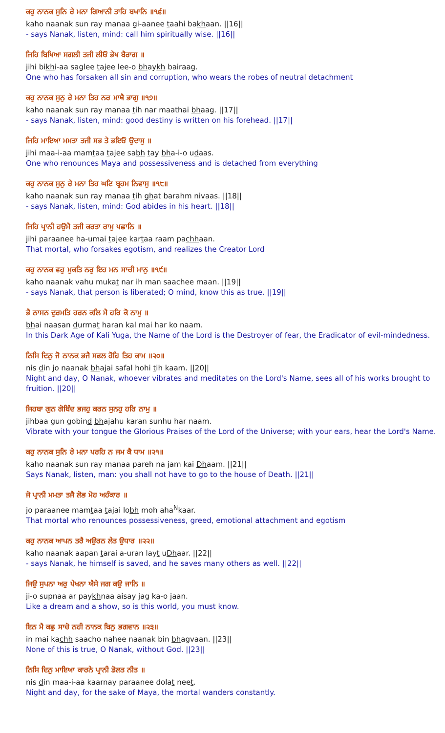ਕਹੁ ਨਾਨਕ ਸੁਨਿ ਰੇ ਮਨਾ ਗਿਆਨੀ ਤਾਹਿ ਬਖਾਨਿ ॥੧੬॥
kaho naanak sun ray manaa gi-aanee taahi bakhaan. ||16||
- says Nanak, listen, mind: call him spiritually wise. ||16||
ਜਿਹਿ ਬਿਖਿਆ ਸਗਲੀ ਤਜੀ ਲੀਓ ਭੇਖ ਬੈਰਾਗ ॥
jihi bikhi-aa saglee tajee lee-o bhaykh bairaag.
One who has forsaken all sin and corruption, who wears the robes of neutral detachment
ਕਹੁ ਨਾਨਕ ਸੁਨੁ ਰੇ ਮਨਾ ਤਿਹ ਨਰ ਮਾਥੈ ਭਾਗੁ ॥੧੭॥
kaho naanak sun ray manaa tih nar maathai bhaag. ||17||
- says Nanak, listen, mind: good destiny is written on his forehead. ||17||
ਜਿਹਿ ਮਾਇਆ ਮਮਤਾ ਤਜੀ ਸਭ ਤੇ ਭਇਓ ਉਦਾਸੁ ॥
jihi maa-i-aa mamtaa tajee sabh tay bha-i-o udaas.
One who renounces Maya and possessiveness and is detached from everything
ਕਹੁ ਨਾਨਕ ਸੁਨੁ ਰੇ ਮਨਾ ਤਿਹ ਘਟਿ ਬ੍ਰਹਮ ਨਿਵਾਸੁ ॥੧੮॥
kaho naanak sun ray manaa tih ghat barahm nivaas. ||18||
- says Nanak, listen, mind: God abides in his heart. ||18||
ਜਿਹਿ ਪ੍ਰਾਨੀ ਹਉਮੈ ਤਜੀ ਕਰਤਾ ਰਾਮੁ ਪਛਾਨਿ ॥
jihi paraanee ha-umai tajee kartaa raam pachhaan.
That mortal, who forsakes egotism, and realizes the Creator Lord
ਕਹੁ ਨਾਨਕ ਵਹੁ ਮੁਕਤਿ ਨਰੁ ਇਹ ਮਨ ਸਾਚੀ ਮਾਨੁ ॥੧੯॥
kaho naanak vahu mukat nar ih man saachee maan. ||19||
- says Nanak, that person is liberated; O mind, know this as true. ||19||
ਭੈ ਨਾਸਨ ਦੁਰਮਤਿ ਹਰਨ ਕਲਿ ਮੈ ਹਰਿ ਕੋ ਨਾਮੁ ॥
bhai naasan durmat haran kal mai har ko naam.
In this Dark Age of Kali Yuga, the Name of the Lord is the Destroyer of fear, the Eradicator of evil-mindedness.
ਨਿਸਿ ਦਿਨੁ ਜੋ ਨਾਨਕ ਭਜੈ ਸਫਲ ਹੋਹਿ ਤਿਹ ਕਾਮ ॥੨੦॥
nis din jo naanak bhajai safal hohi tih kaam. ||20||
Night and day, O Nanak, whoever vibrates and meditates on the Lord's Name, sees all of his works brought to fruition. ||20||
ਜਿਹਬਾ ਗੁਨ ਗੋਬਿੰਦ ਭਜਹੁ ਕਰਨ ਸੁਨਹੁ ਹਰਿ ਨਾਮੁ ॥
jihbaa gun gobind bhajahu karan sunhu har naam.
Vibrate with your tongue the Glorious Praises of the Lord of the Universe; with your ears, hear the Lord's Name.
ਕਹੁ ਨਾਨਕ ਸੁਨਿ ਰੇ ਮਨਾ ਪਰਹਿ ਨ ਜਮ ਕੈ ਧਾਮ ॥੨੧॥
kaho naanak sun ray manaa pareh na jam kai Dhaam. ||21||
Says Nanak, listen, man: you shall not have to go to the house of Death. ||21||
ਜੋ ਪ੍ਰਾਨੀ ਮਮਤਾ ਤਜੈ ਲੋਭ ਮੋਹ ਅਹੰਕਾਰ ॥
jo paraanee mamtaa tajai lobh moh aha<sup>N</sup>kaar.
That mortal who renounces possessiveness, greed, emotional attachment and egotism
ਕਹੁ ਨਾਨਕ ਆਪਨ ਤਰੈ ਅਉਰਨ ਲੇਤ ਉਧਾਰ ॥੨੨॥
kaho naanak aapan tarai a-uran layt uDhaar. ||22||
- says Nanak, he himself is saved, and he saves many others as well. ||22||
ਜਿਉ ਸੁਪਨਾ ਅਰੁ ਪੇਖਨਾ ਐਸੇ ਜਗ ਕਉ ਜਾਨਿ ॥
ji-o supnaa ar paykhnaa aisay jag ka-o jaan.
Like a dream and a show, so is this world, you must know.
ਇਨ ਮੈ ਕਛੁ ਸਾਚੋ ਨਹੀ ਨਾਨਕ ਬਿਨੁ ਭਗਵਾਨ ॥੨੩॥
in mai kachh saacho nahee naanak bin bhagvaan. ||23||
None of this is true, O Nanak, without God. ||23||
ਨਿਸਿ ਦਿਨੁ ਮਾਇਆ ਕਾਰਨੇ ਪ੍ਰਾਨੀ ਡੋਲਤ ਨੀਤ ॥
nis din maa-i-aa kaarnay paraanee dolat neet.
Night and day, for the sake of Maya, the mortal wanders constantly.